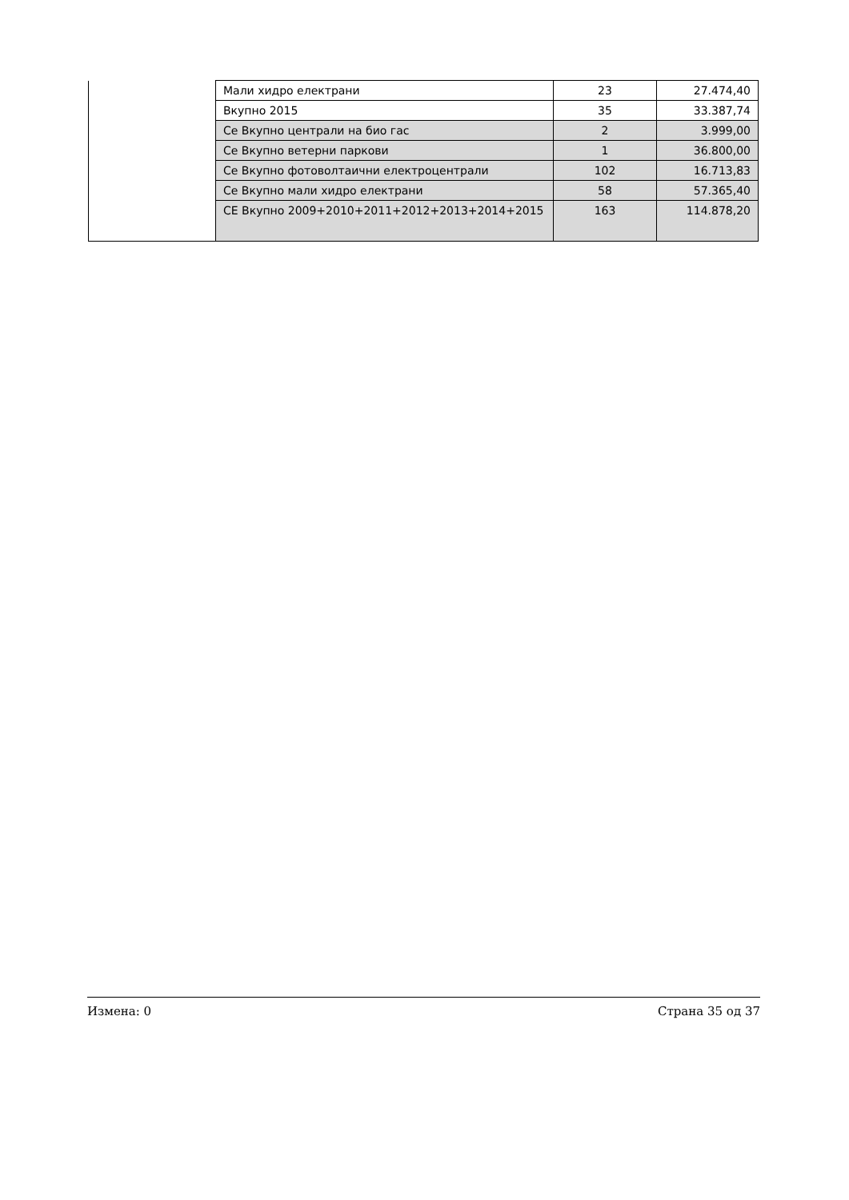| | Мали хидро електрани | 23 | 27.474,40 |
| | Вкупно 2015 | 35 | 33.387,74 |
| | Се Вкупно централи на био гас | 2 | 3.999,00 |
| | Се Вкупно ветерни паркови | 1 | 36.800,00 |
| | Се Вкупно фотоволтаични електроцентрали | 102 | 16.713,83 |
| | Се Вкупно мали хидро електрани | 58 | 57.365,40 |
| | СЕ Вкупно 2009+2010+2011+2012+2013+2014+2015 | 163 | 114.878,20 |
Измена: 0 Страна 35 од 37